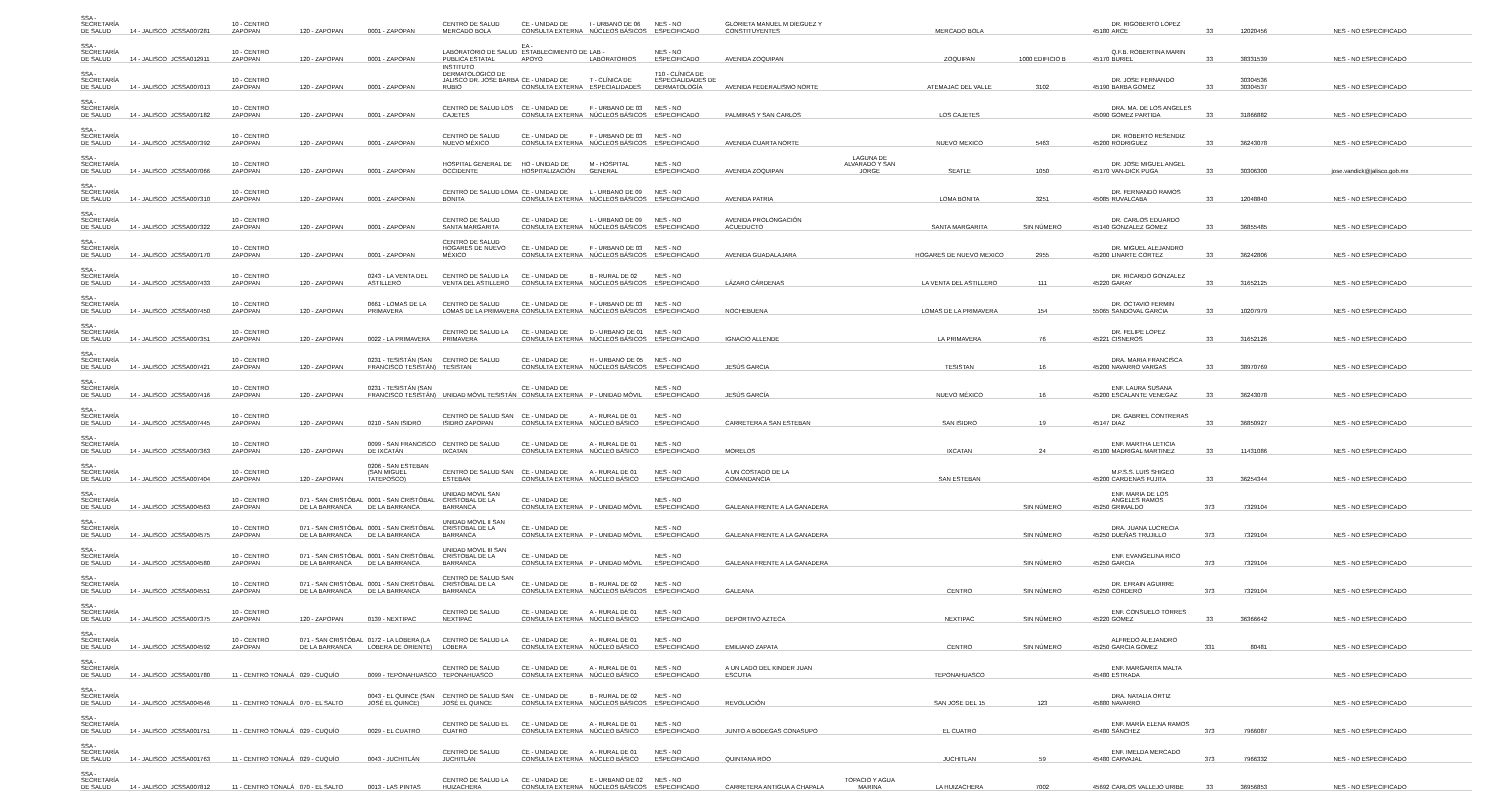| SSA - SECRETARÍA DE SALUD | 14 - JALISCO | JCSSA007281 | 10 - CENTRO ZAPOPAN | 120 - ZAPOPAN | 0001 - ZAPOPAN | CENTRO DE SALUD MERCADO BOLA | CE - UNIDAD DE CONSULTA EXTERNA | I - URBANO DE 06 NÚCLEOS BÁSICOS | NES - NO ESPECIFICADO | GLORIETA MANUEL M DIEGUEZ Y CONSTITUYENTES | | MERCADO BOLA | | 45180 | DR. RIGOBERTO LOPEZ ARCE | 33 | 12020456 | NES - NO ESPECIFICADO |
| SSA - SECRETARÍA DE SALUD | 14 - JALISCO | JCSSA012911 | 10 - CENTRO ZAPOPAN | 120 - ZAPOPAN | 0001 - ZAPOPAN | LABORATORIO DE SALUD PUBLICA ESTATAL | EA - ESTABLECIMIENTO DE APOYO | LAB - LABORATORIOS | NES - NO ESPECIFICADO | AVENIDA ZOQUIPAN | | ZOQUIPAN | 1000 EDIFICIO B | 45170 | Q.F.B. ROBERTINA MARIN BURIEL | 33 | 38331539 | NES - NO ESPECIFICADO |
| SSA - SECRETARÍA DE SALUD | 14 - JALISCO | JCSSA007013 | 10 - CENTRO ZAPOPAN | 120 - ZAPOPAN | 0001 - ZAPOPAN | INSTITUTO DERMATOLOGICO DE JALISCO DR. JOSE BARBA RUBIO | CE - UNIDAD DE CONSULTA EXTERNA | T - CLÍNICA DE ESPECIALIDADES | T10 - CLÍNICA DE ESPECIALIDADES DE DERMATOLOGÍA | AVENIDA FEDERALISMO NORTE | | ATEMAJAC DEL VALLE | 3102 | 45190 | DR. JOSE FERNANDO BARBA GOMEZ | 33 | 30304536 30304537 | NES - NO ESPECIFICADO |
| SSA - SECRETARÍA DE SALUD | 14 - JALISCO | JCSSA007182 | 10 - CENTRO ZAPOPAN | 120 - ZAPOPAN | 0001 - ZAPOPAN | CENTRO DE SALUD LOS CAJETES | CE - UNIDAD DE CONSULTA EXTERNA | F - URBANO DE 03 NÚCLEOS BÁSICOS | NES - NO ESPECIFICADO | PALMIRAS Y SAN CARLOS | | LOS CAJETES | | 45090 | DRA. MA. DE LOS ANGELES GOMEZ PARTIDA | 33 | 31866882 | NES - NO ESPECIFICADO |
| SSA - SECRETARÍA DE SALUD | 14 - JALISCO | JCSSA007392 | 10 - CENTRO ZAPOPAN | 120 - ZAPOPAN | 0001 - ZAPOPAN | CENTRO DE SALUD NUEVO MÉXICO | CE - UNIDAD DE CONSULTA EXTERNA | F - URBANO DE 03 NÚCLEOS BÁSICOS | NES - NO ESPECIFICADO | AVENIDA CUARTA NORTE | | NUEVO MEXICO | 5463 | 45200 | DR. ROBERTO RESENDIZ RODRIGUEZ | 33 | 36243078 | NES - NO ESPECIFICADO |
| SSA - SECRETARÍA DE SALUD | 14 - JALISCO | JCSSA007066 | 10 - CENTRO ZAPOPAN | 120 - ZAPOPAN | 0001 - ZAPOPAN | HOSPITAL GENERAL DE OCCIDENTE | HO - UNIDAD DE HOSPITALIZACIÓN | M - HOSPITAL GENERAL | NES - NO ESPECIFICADO | AVENIDA ZOQUIPAN | LAGUNA DE ALVARADO Y SAN JORGE | SEATLE | 1050 | 45170 | DR. JOSE MIGUEL ANGEL VAN-DICK PUGA | 33 | 30306300 | jose.vandick@jalisco.gob.mx |
| SSA - SECRETARÍA DE SALUD | 14 - JALISCO | JCSSA007310 | 10 - CENTRO ZAPOPAN | 120 - ZAPOPAN | 0001 - ZAPOPAN | CENTRO DE SALUD LOMA BONITA | CE - UNIDAD DE CONSULTA EXTERNA | L - URBANO DE 09 NÚCLEOS BÁSICOS | NES - NO ESPECIFICADO | AVENIDA PATRIA | | LOMA BONITA | 3251 | 45085 | DR. FERNANDO RAMOS RUVALCABA | 33 | 12048840 | NES - NO ESPECIFICADO |
| SSA - SECRETARÍA DE SALUD | 14 - JALISCO | JCSSA007322 | 10 - CENTRO ZAPOPAN | 120 - ZAPOPAN | 0001 - ZAPOPAN | CENTRO DE SALUD SANTA MARGARITA | CE - UNIDAD DE CONSULTA EXTERNA | L - URBANO DE 09 NÚCLEOS BÁSICOS | NES - NO ESPECIFICADO | AVENIDA PROLONGACIÓN ACUEDUCTO | | SANTA MARGARITA | SIN NÚMERO | 45140 | DR. CARLOS EDUARDO GONZALEZ GOMEZ | 33 | 36855485 | NES - NO ESPECIFICADO |
| SSA - SECRETARÍA DE SALUD | 14 - JALISCO | JCSSA007170 | 10 - CENTRO ZAPOPAN | 120 - ZAPOPAN | 0001 - ZAPOPAN | CENTRO DE SALUD HOGARES DE NUEVO MÉXICO | CE - UNIDAD DE CONSULTA EXTERNA | F - URBANO DE 03 NÚCLEOS BÁSICOS | NES - NO ESPECIFICADO | AVENIDA GUADALAJARA | | HOGARES DE NUEVO MEXICO | 2955 | 45200 | DR. MIGUEL ALEJANDRO LINARTE CORTEZ | 33 | 36242806 | NES - NO ESPECIFICADO |
| SSA - SECRETARÍA DE SALUD | 14 - JALISCO | JCSSA007433 | 10 - CENTRO ZAPOPAN | 120 - ZAPOPAN | 0243 - LA VENTA DEL ASTILLERO | CENTRO DE SALUD LA VENTA DEL ASTILLERO | CE - UNIDAD DE CONSULTA EXTERNA | B - RURAL DE 02 NÚCLEOS BÁSICOS | NES - NO ESPECIFICADO | LÁZARO CÁRDENAS | | LA VENTA DEL ASTILLERO | 111 | 45220 | DR. RICARDO GONZALEZ GARAY | 33 | 31652125 | NES - NO ESPECIFICADO |
| SSA - SECRETARÍA DE SALUD | 14 - JALISCO | JCSSA007450 | 10 - CENTRO ZAPOPAN | 120 - ZAPOPAN | 0661 - LOMAS DE LA PRIMAVERA | CENTRO DE SALUD LOMAS DE LA PRIMAVERA | CE - UNIDAD DE CONSULTA EXTERNA | F - URBANO DE 03 NÚCLEOS BÁSICOS | NES - NO ESPECIFICADO | NOCHEBUENA | | LOMAS DE LA PRIMAVERA | 154 | 55065 | DR. OCTAVIO FERMIN SANDOVAL GARCIA | 33 | 10207979 | NES - NO ESPECIFICADO |
| SSA - SECRETARÍA DE SALUD | 14 - JALISCO | JCSSA007351 | 10 - CENTRO ZAPOPAN | 120 - ZAPOPAN | 0022 - LA PRIMAVERA | CENTRO DE SALUD LA PRIMAVERA | CE - UNIDAD DE CONSULTA EXTERNA | D - URBANO DE 01 NÚCLEOS BÁSICOS | NES - NO ESPECIFICADO | IGNACIO ALLENDE | | LA PRIMAVERA | 76 | 45221 | DR. FELIPE LOPEZ CISNEROS | 33 | 31652126 | NES - NO ESPECIFICADO |
| SSA - SECRETARÍA DE SALUD | 14 - JALISCO | JCSSA007421 | 10 - CENTRO ZAPOPAN | 120 - ZAPOPAN | 0231 - TESISTÁN (SAN FRANCISCO TESISTÁN) | CENTRO DE SALUD TESISTAN | CE - UNIDAD DE CONSULTA EXTERNA | H - URBANO DE 05 NÚCLEOS BÁSICOS | NES - NO ESPECIFICADO | JESÚS GARCIA | | TESISTAN | 16 | 45200 | DRA. MARIA FRANCISCA NAVARRO VARGAS | 33 | 38970769 | NES - NO ESPECIFICADO |
| SSA - SECRETARÍA DE SALUD | 14 - JALISCO | JCSSA007416 | 10 - CENTRO ZAPOPAN | 120 - ZAPOPAN | 0231 - TESISTÁN (SAN FRANCISCO TESISTÁN) | UNIDAD MÓVIL TESISTÁN | CE - UNIDAD DE CONSULTA EXTERNA | P - UNIDAD MÓVIL | NES - NO ESPECIFICADO | JESÚS GARCÍA | | NUEVO MÉXICO | 16 | 45200 | ENF. LAURA SUSANA ESCALANTE VENEGAZ | 33 | 36243078 | NES - NO ESPECIFICADO |
| SSA - SECRETARÍA DE SALUD | 14 - JALISCO | JCSSA007445 | 10 - CENTRO ZAPOPAN | 120 - ZAPOPAN | 0210 - SAN ISIDRO | CENTRO DE SALUD SAN ISIDRO ZAPOPAN | CE - UNIDAD DE CONSULTA EXTERNA | A - RURAL DE 01 NÚCLEO BÁSICO | NES - NO ESPECIFICADO | CARRETERA A SAN ESTEBAN | | SAN ISIDRO | 19 | 45147 | DR. GABRIEL CONTRERAS DIAZ | 33 | 36850927 | NES - NO ESPECIFICADO |
| SSA - SECRETARÍA DE SALUD | 14 - JALISCO | JCSSA007363 | 10 - CENTRO ZAPOPAN | 120 - ZAPOPAN | 0099 - SAN FRANCISCO DE IXCATÁN | CENTRO DE SALUD IXCATAN | CE - UNIDAD DE CONSULTA EXTERNA | A - RURAL DE 01 NÚCLEO BÁSICO | NES - NO ESPECIFICADO | MORELOS | | IXCATAN | 24 | 45100 | ENF. MARTHA LETICIA MADRIGAL MARTINEZ | 33 | 11431086 | NES - NO ESPECIFICADO |
| SSA - SECRETARÍA DE SALUD | 14 - JALISCO | JCSSA007404 | 10 - CENTRO ZAPOPAN | 120 - ZAPOPAN | 0206 - SAN ESTEBAN (SAN MIGUEL TATEPOSCO) | CENTRO DE SALUD SAN ESTEBAN | CE - UNIDAD DE CONSULTA EXTERNA | A - RURAL DE 01 NÚCLEO BÁSICO | NES - NO ESPECIFICADO | A UN COSTADO DE LA COMANDANCIA | | SAN ESTEBAN | | 45200 | M.P.S.S. LUIS SHIGEO CARDENAS FUJITA | 33 | 36254344 | NES - NO ESPECIFICADO |
| SSA - SECRETARÍA DE SALUD | 14 - JALISCO | JCSSA004563 | 10 - CENTRO ZAPOPAN | 071 - SAN CRISTÓBAL DE LA BARRANCA | 0001 - SAN CRISTÓBAL DE LA BARRANCA | UNIDAD MOVIL SAN CRISTOBAL DE LA BARRANCA | CE - UNIDAD DE CONSULTA EXTERNA | P - UNIDAD MÓVIL | NES - NO ESPECIFICADO | GALEANA FRENTE A LA GANADERA | | | SIN NÚMERO | 45250 | ENF. MARIA DE LOS ANGELES RAMOS GRIMALDO | 373 | 7329104 | NES - NO ESPECIFICADO |
| SSA - SECRETARÍA DE SALUD | 14 - JALISCO | JCSSA004575 | 10 - CENTRO ZAPOPAN | 071 - SAN CRISTÓBAL DE LA BARRANCA | 0001 - SAN CRISTÓBAL DE LA BARRANCA | UNIDAD MOVIL II SAN CRISTOBAL DE LA BARRANCA | CE - UNIDAD DE CONSULTA EXTERNA | P - UNIDAD MÓVIL | NES - NO ESPECIFICADO | GALEANA FRENTE A LA GANADERA | | | SIN NÚMERO | 45250 | DRA. JUANA LUCRECIA DUEÑAS TRUJILLO | 373 | 7329104 | NES - NO ESPECIFICADO |
| SSA - SECRETARÍA DE SALUD | 14 - JALISCO | JCSSA004580 | 10 - CENTRO ZAPOPAN | 071 - SAN CRISTÓBAL DE LA BARRANCA | 0001 - SAN CRISTÓBAL DE LA BARRANCA | UNIDAD MOVIL III SAN CRISTOBAL DE LA BARRANCA | CE - UNIDAD DE CONSULTA EXTERNA | P - UNIDAD MÓVIL | NES - NO ESPECIFICADO | GALEANA FRENTE A LA GANADERA | | | SIN NÚMERO | 45250 | ENF. EVANGELINA RICO GARCIA | 373 | 7329104 | NES - NO ESPECIFICADO |
| SSA - SECRETARÍA DE SALUD | 14 - JALISCO | JCSSA004551 | 10 - CENTRO ZAPOPAN | 071 - SAN CRISTÓBAL DE LA BARRANCA | 0001 - SAN CRISTÓBAL DE LA BARRANCA | CENTRO DE SALUD SAN CRISTÓBAL DE LA BARRANCA | CE - UNIDAD DE CONSULTA EXTERNA | B - RURAL DE 02 NÚCLEOS BÁSICOS | NES - NO ESPECIFICADO | GALEANA | | CENTRO | SIN NÚMERO | 45250 | DR. EFRAIN AGUIRRE CORDERO | 373 | 7329104 | NES - NO ESPECIFICADO |
| SSA - SECRETARÍA DE SALUD | 14 - JALISCO | JCSSA007375 | 10 - CENTRO ZAPOPAN | 120 - ZAPOPAN | 0139 - NEXTIPAC | CENTRO DE SALUD NEXTIPAC | CE - UNIDAD DE CONSULTA EXTERNA | A - RURAL DE 01 NÚCLEO BÁSICO | NES - NO ESPECIFICADO | DEPORTIVO AZTECA | | NEXTIPAC | SIN NÚMERO | 45220 | ENF. CONSUELO TORRES GOMEZ | 33 | 36366642 | NES - NO ESPECIFICADO |
| SSA - SECRETARÍA DE SALUD | 14 - JALISCO | JCSSA004592 | 10 - CENTRO ZAPOPAN | 071 - SAN CRISTÓBAL DE LA BARRANCA | 0172 - LA LOBERA (LA LOBERA DE ORIENTE) | CENTRO DE SALUD LA LOBERA | CE - UNIDAD DE CONSULTA EXTERNA | A - RURAL DE 01 NÚCLEO BÁSICO | NES - NO ESPECIFICADO | EMILIANO ZAPATA | | CENTRO | SIN NÚMERO | 45250 | ALFREDO ALEJANDRO GARCIA GOMEZ | 331 | 80481 | NES - NO ESPECIFICADO |
| SSA - SECRETARÍA DE SALUD | 14 - JALISCO | JCSSA001780 | 11 - CENTRO TONALÁ | 029 - CUQUÍO | 0099 - TEPONAHUASCO | CENTRO DE SALUD TEPONAHUASCO | CE - UNIDAD DE CONSULTA EXTERNA | A - RURAL DE 01 NÚCLEO BÁSICO | NES - NO ESPECIFICADO | A UN LADO DEL KINDER JUAN ESCUTIA | | TEPONAHUASCO | | 45480 | ENF. MARGARITA MALTA ESTRADA | | | NES - NO ESPECIFICADO |
| SSA - SECRETARÍA DE SALUD | 14 - JALISCO | JCSSA004546 | 11 - CENTRO TONALÁ | 070 - EL SALTO | 0043 - EL QUINCE (SAN JOSÉ EL QUINCE) | CENTRO DE SALUD SAN JOSÉ EL QUINCE | CE - UNIDAD DE CONSULTA EXTERNA | B - RURAL DE 02 NÚCLEOS BÁSICOS | NES - NO ESPECIFICADO | REVOLUCIÓN | | SAN JOSE DEL 15 | 123 | 45880 | DRA. NATALIA ORTIZ NAVARRO | | | NES - NO ESPECIFICADO |
| SSA - SECRETARÍA DE SALUD | 14 - JALISCO | JCSSA001751 | 11 - CENTRO TONALÁ | 029 - CUQUÍO | 0029 - EL CUATRO | CENTRO DE SALUD EL CUATRO | CE - UNIDAD DE CONSULTA EXTERNA | A - RURAL DE 01 NÚCLEO BÁSICO | NES - NO ESPECIFICADO | JUNTO A BODEGAS CONASUPO | | EL CUATRO | | 45480 | ENF. MARÍA ELENA RAMOS SÁNCHEZ | 373 | 7966087 | NES - NO ESPECIFICADO |
| SSA - SECRETARÍA DE SALUD | 14 - JALISCO | JCSSA001763 | 11 - CENTRO TONALÁ | 029 - CUQUÍO | 0043 - JUCHITLÁN | CENTRO DE SALUD JUCHITLÁN | CE - UNIDAD DE CONSULTA EXTERNA | A - RURAL DE 01 NÚCLEO BÁSICO | NES - NO ESPECIFICADO | QUINTANA ROO | | JUCHITLAN | 59 | 45480 | ENF. IMELDA MERCADO CARVAJAL | 373 | 7966332 | NES - NO ESPECIFICADO |
| SSA - SECRETARÍA DE SALUD | 14 - JALISCO | JCSSA007812 | 11 - CENTRO TONALÁ | 070 - EL SALTO | 0013 - LAS PINTAS | CENTRO DE SALUD LA HUIZACHERA | CE - UNIDAD DE CONSULTA EXTERNA | E - URBANO DE 02 NÚCLEOS BÁSICOS | NES - NO ESPECIFICADO | CARRETERA ANTIGUA A CHAPALA | TOPACIO Y AGUA MARINA | LA HUIZACHERA | 7002 | 45692 | CARLOS VALLEJO URIBE | 33 | 36956853 | NES - NO ESPECIFICADO |